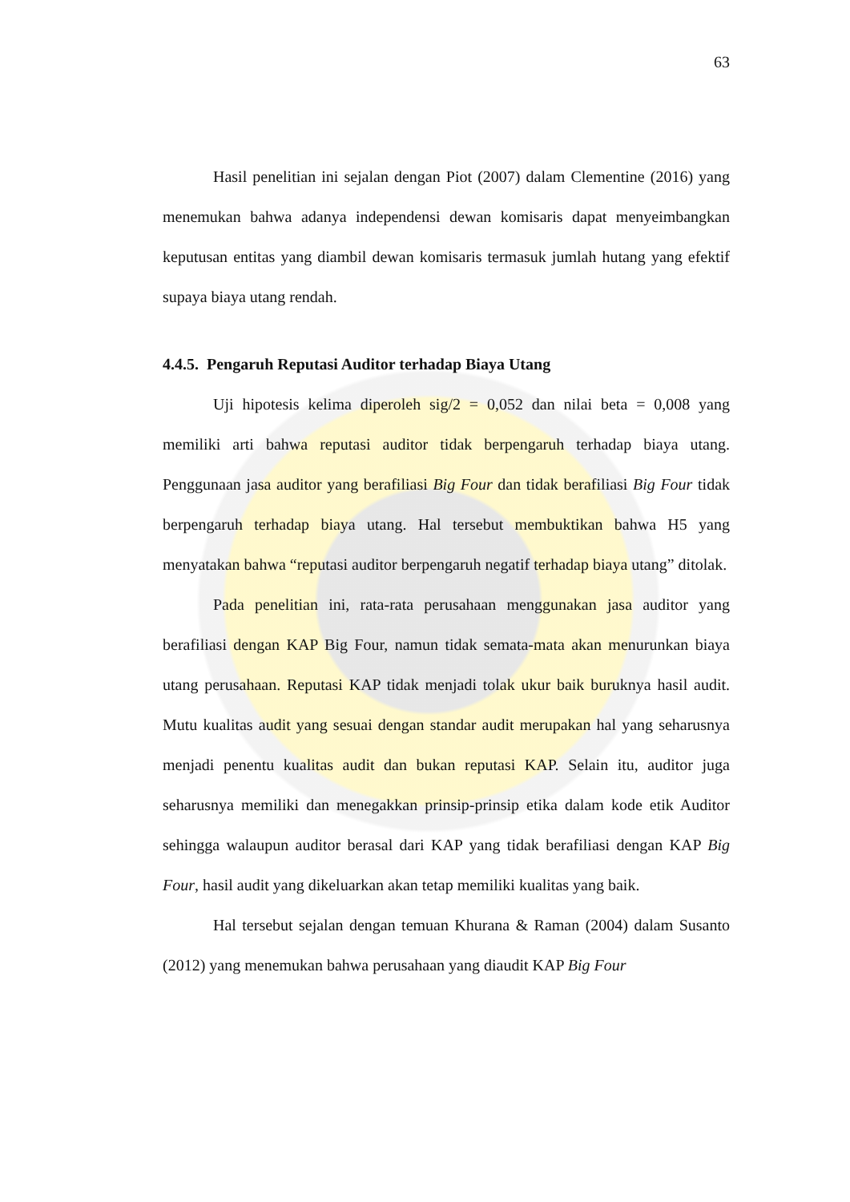63
Hasil penelitian ini sejalan dengan Piot (2007) dalam Clementine (2016) yang menemukan bahwa adanya independensi dewan komisaris dapat menyeimbangkan keputusan entitas yang diambil dewan komisaris termasuk jumlah hutang yang efektif supaya biaya utang rendah.
4.4.5. Pengaruh Reputasi Auditor terhadap Biaya Utang
Uji hipotesis kelima diperoleh sig/2 = 0,052 dan nilai beta = 0,008 yang memiliki arti bahwa reputasi auditor tidak berpengaruh terhadap biaya utang. Penggunaan jasa auditor yang berafiliasi Big Four dan tidak berafiliasi Big Four tidak berpengaruh terhadap biaya utang. Hal tersebut membuktikan bahwa H5 yang menyatakan bahwa “reputasi auditor berpengaruh negatif terhadap biaya utang” ditolak.
Pada penelitian ini, rata-rata perusahaan menggunakan jasa auditor yang berafiliasi dengan KAP Big Four, namun tidak semata-mata akan menurunkan biaya utang perusahaan. Reputasi KAP tidak menjadi tolak ukur baik buruknya hasil audit. Mutu kualitas audit yang sesuai dengan standar audit merupakan hal yang seharusnya menjadi penentu kualitas audit dan bukan reputasi KAP. Selain itu, auditor juga seharusnya memiliki dan menegakkan prinsip-prinsip etika dalam kode etik Auditor sehingga walaupun auditor berasal dari KAP yang tidak berafiliasi dengan KAP Big Four, hasil audit yang dikeluarkan akan tetap memiliki kualitas yang baik.
Hal tersebut sejalan dengan temuan Khurana & Raman (2004) dalam Susanto (2012) yang menemukan bahwa perusahaan yang diaudit KAP Big Four